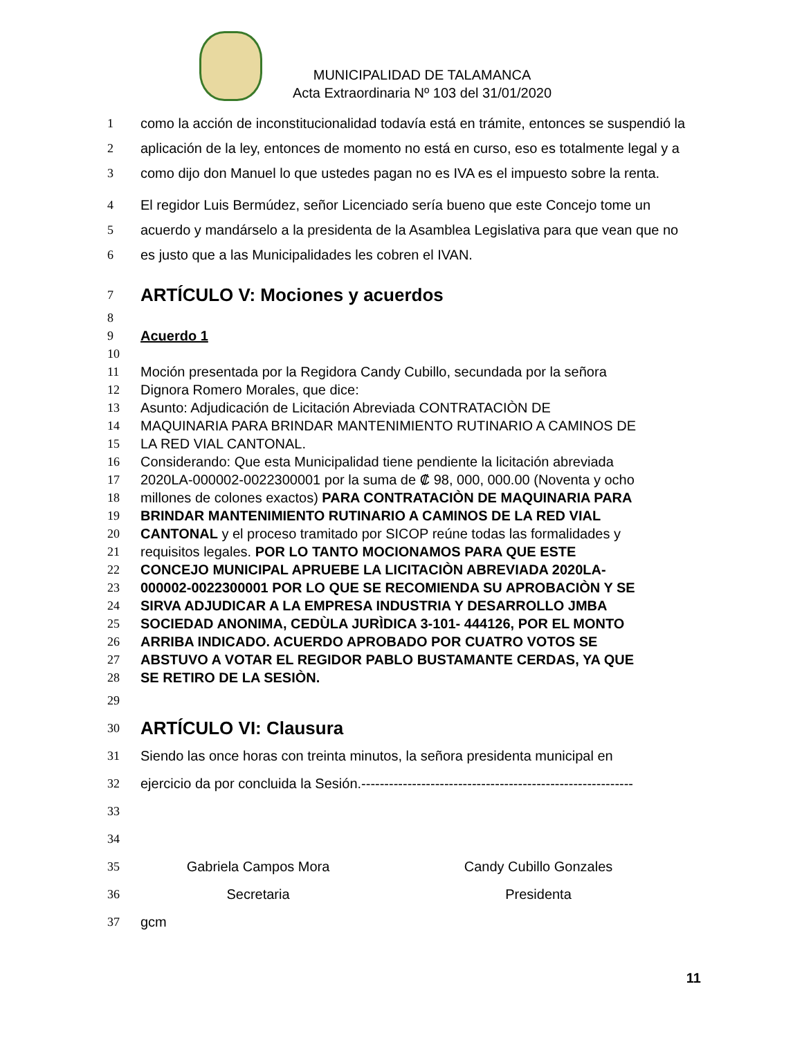MUNICIPALIDAD DE TALAMANCA
Acta Extraordinaria Nº 103 del 31/01/2020
1 como la acción de inconstitucionalidad todavía está en trámite, entonces se suspendió la
2 aplicación de la ley, entonces de momento no está en curso, eso es totalmente legal y a
3 como dijo don Manuel lo que ustedes pagan no es IVA es el impuesto sobre la renta.
4 El regidor Luis Bermúdez, señor Licenciado sería bueno que este Concejo tome un
5 acuerdo y mandárselo a la presidenta de la Asamblea Legislativa para que vean que no
6 es justo que a las Municipalidades les cobren el IVAN.
7
ARTÍCULO V: Mociones y acuerdos
8
9 Acuerdo 1
10
11 Moción presentada por la Regidora Candy Cubillo, secundada por la señora
12 Dignora Romero Morales, que dice:
13 Asunto: Adjudicación de Licitación Abreviada CONTRATACIÒN DE
14 MAQUINARIA PARA BRINDAR MANTENIMIENTO RUTINARIO A CAMINOS DE
15 LA RED VIAL CANTONAL.
16 Considerando: Que esta Municipalidad tiene pendiente la licitación abreviada
17 2020LA-000002-0022300001 por la suma de ₡ 98, 000, 000.00 (Noventa y ocho
18 millones de colones exactos) PARA CONTRATACIÒN DE MAQUINARIA PARA
19 BRINDAR MANTENIMIENTO RUTINARIO A CAMINOS DE LA RED VIAL
20 CANTONAL y el proceso tramitado por SICOP reúne todas las formalidades y
21 requisitos legales. POR LO TANTO MOCIONAMOS PARA QUE ESTE
22 CONCEJO MUNICIPAL APRUEBE LA LICITACIÒN ABREVIADA 2020LA-
23 000002-0022300001 POR LO QUE SE RECOMIENDA SU APROBACIÒN Y SE
24 SIRVA ADJUDICAR A LA EMPRESA INDUSTRIA Y DESARROLLO JMBA
25 SOCIEDAD ANONIMA, CEDÙLA JURÌDICA 3-101- 444126, POR EL MONTO
26 ARRIBA INDICADO. ACUERDO APROBADO POR CUATRO VOTOS SE
27 ABSTUVO A VOTAR EL REGIDOR PABLO BUSTAMANTE CERDAS, YA QUE
28 SE RETIRO DE LA SESIÒN.
29
30
ARTÍCULO VI: Clausura
31 Siendo las once horas con treinta minutos, la señora presidenta municipal en
32 ejercicio da por concluida la Sesión.-----------------------------------------------------------
33
34
35 Gabriela Campos Mora Candy Cubillo Gonzales
36 Secretaria Presidenta
37 gcm
11